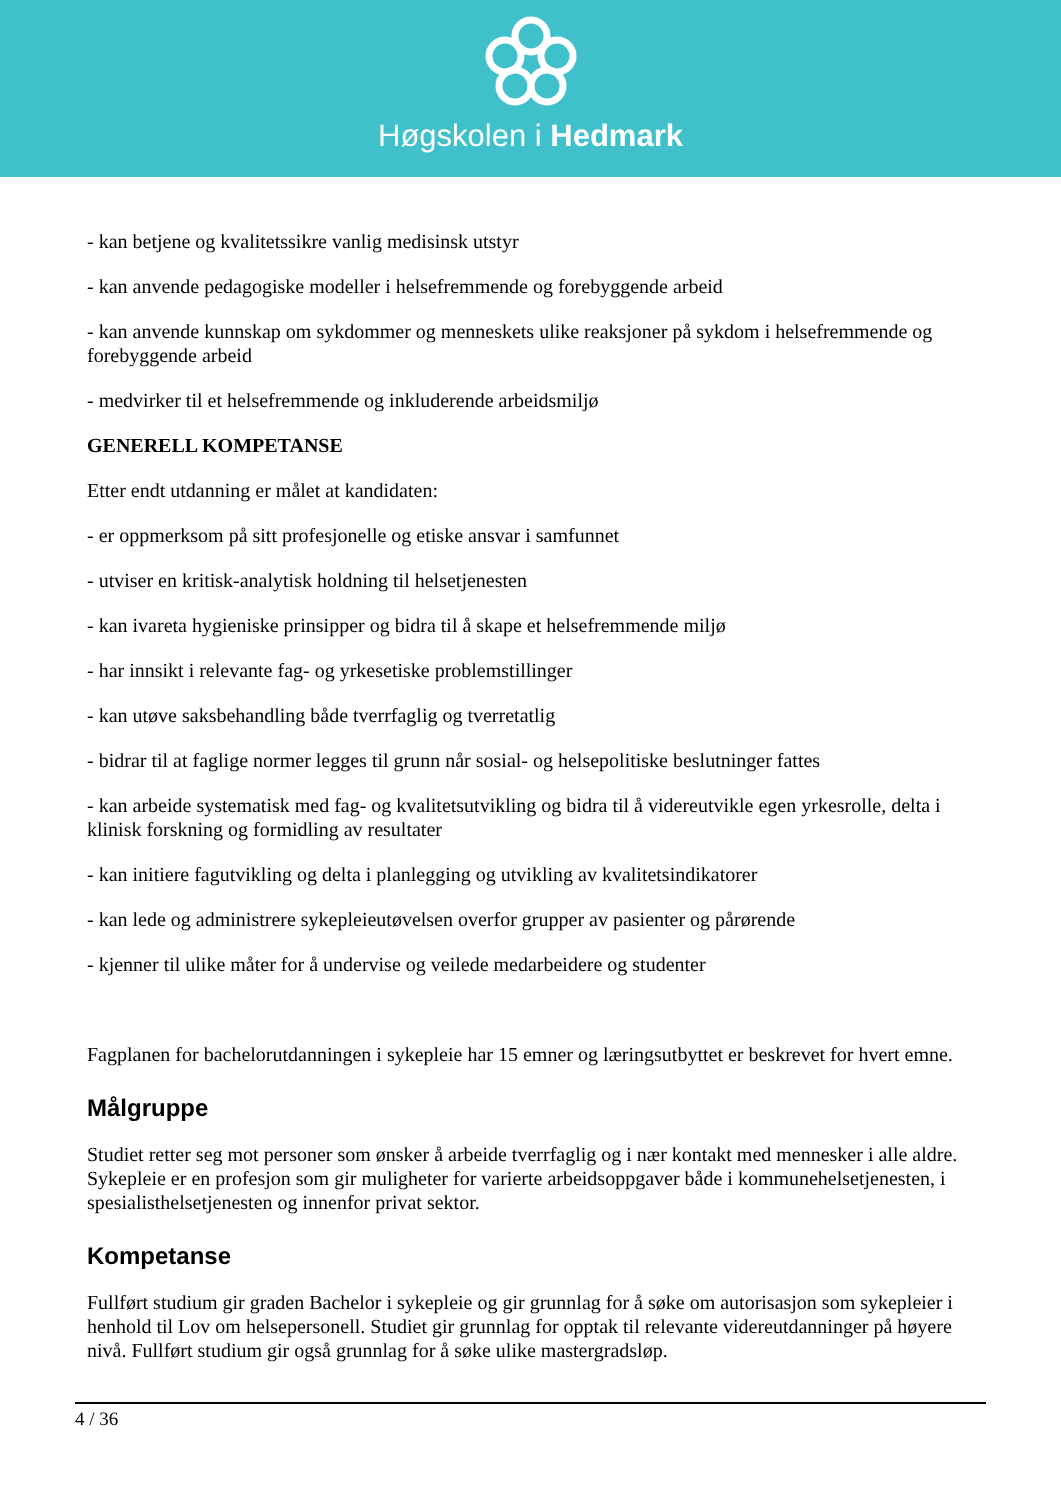Høgskolen i Hedmark
- kan betjene og kvalitetssikre vanlig medisinsk utstyr
- kan anvende pedagogiske modeller i helsefremmende og forebyggende arbeid
- kan anvende kunnskap om sykdommer og menneskets ulike reaksjoner på sykdom i helsefremmende og forebyggende arbeid
- medvirker til et helsefremmende og inkluderende arbeidsmiljø
GENERELL KOMPETANSE
Etter endt utdanning er målet at kandidaten:
- er oppmerksom på sitt profesjonelle og etiske ansvar i samfunnet
- utviser en kritisk-analytisk holdning til helsetjenesten
- kan ivareta hygieniske prinsipper og bidra til å skape et helsefremmende miljø
- har innsikt i relevante fag- og yrkesetiske problemstillinger
- kan utøve saksbehandling både tverrfaglig og tverretatlig
- bidrar til at faglige normer legges til grunn når sosial- og helsepolitiske beslutninger fattes
- kan arbeide systematisk med fag- og kvalitetsutvikling og bidra til å videreutvikle egen yrkesrolle, delta i klinisk forskning og formidling av resultater
- kan initiere fagutvikling og delta i planlegging og utvikling av kvalitetsindikatorer
- kan lede og administrere sykepleieutøvelsen overfor grupper av pasienter og pårørende
- kjenner til ulike måter for å undervise og veilede medarbeidere og studenter
Fagplanen for bachelorutdanningen i sykepleie har 15 emner og læringsutbyttet er beskrevet for hvert emne.
Målgruppe
Studiet retter seg mot personer som ønsker å arbeide tverrfaglig og i nær kontakt med mennesker i alle aldre. Sykepleie er en profesjon som gir muligheter for varierte arbeidsoppgaver både i kommunehelsetjenesten, i spesialisthelsetjenesten og innenfor privat sektor.
Kompetanse
Fullført studium gir graden Bachelor i sykepleie og gir grunnlag for å søke om autorisasjon som sykepleier i henhold til Lov om helsepersonell. Studiet gir grunnlag for opptak til relevante videreutdanninger på høyere nivå. Fullført studium gir også grunnlag for å søke ulike mastergradsløp.
4 / 36